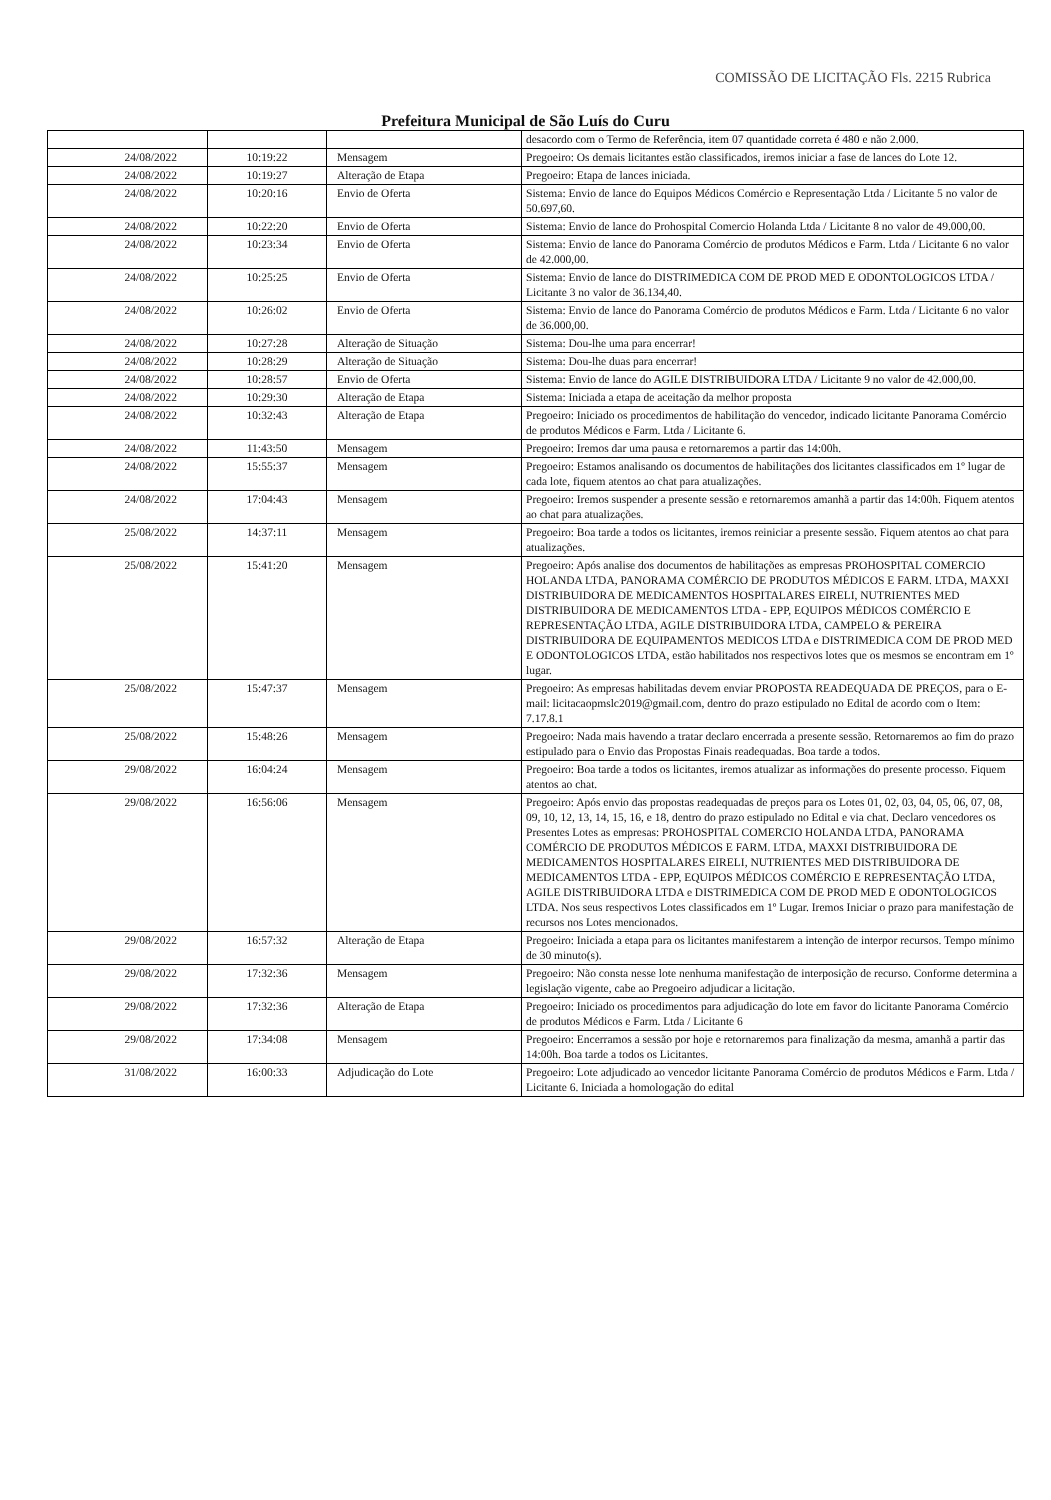COMISSÃO DE LICITAÇÃO Fls. 2215 Rubrica
Prefeitura Municipal de São Luís do Curu
| | | | desacordo com o Termo de Referência, item 07 quantidade correta é 480 e não 2.000. |
| 24/08/2022 | 10:19:22 | Mensagem | Pregoeiro: Os demais licitantes estão classificados, iremos iniciar a fase de lances do Lote 12. |
| 24/08/2022 | 10:19:27 | Alteração de Etapa | Pregoeiro: Etapa de lances iniciada. |
| 24/08/2022 | 10:20:16 | Envio de Oferta | Sistema: Envio de lance do Equipos Médicos Comércio e Representação Ltda / Licitante 5 no valor de 50.697,60. |
| 24/08/2022 | 10:22:20 | Envio de Oferta | Sistema: Envio de lance do Prohospital Comercio Holanda Ltda / Licitante 8 no valor de 49.000,00. |
| 24/08/2022 | 10:23:34 | Envio de Oferta | Sistema: Envio de lance do Panorama Comércio de produtos Médicos e Farm. Ltda / Licitante 6 no valor de 42.000,00. |
| 24/08/2022 | 10:25:25 | Envio de Oferta | Sistema: Envio de lance do DISTRIMEDICA COM DE PROD MED E ODONTOLOGICOS LTDA / Licitante 3 no valor de 36.134,40. |
| 24/08/2022 | 10:26:02 | Envio de Oferta | Sistema: Envio de lance do Panorama Comércio de produtos Médicos e Farm. Ltda / Licitante 6 no valor de 36.000,00. |
| 24/08/2022 | 10:27:28 | Alteração de Situação | Sistema: Dou-lhe uma para encerrar! |
| 24/08/2022 | 10:28:29 | Alteração de Situação | Sistema: Dou-lhe duas para encerrar! |
| 24/08/2022 | 10:28:57 | Envio de Oferta | Sistema: Envio de lance do AGILE DISTRIBUIDORA LTDA / Licitante 9 no valor de 42.000,00. |
| 24/08/2022 | 10:29:30 | Alteração de Etapa | Sistema: Iniciada a etapa de aceitação da melhor proposta |
| 24/08/2022 | 10:32:43 | Alteração de Etapa | Pregoeiro: Iniciado os procedimentos de habilitação do vencedor, indicado licitante Panorama Comércio de produtos Médicos e Farm. Ltda / Licitante 6. |
| 24/08/2022 | 11:43:50 | Mensagem | Pregoeiro: Iremos dar uma pausa e retornaremos a partir das 14:00h. |
| 24/08/2022 | 15:55:37 | Mensagem | Pregoeiro: Estamos analisando os documentos de habilitações dos licitantes classificados em 1º lugar de cada lote, fiquem atentos ao chat para atualizações. |
| 24/08/2022 | 17:04:43 | Mensagem | Pregoeiro: Iremos suspender a presente sessão e retornaremos amanhã a partir das 14:00h. Fiquem atentos ao chat para atualizações. |
| 25/08/2022 | 14:37:11 | Mensagem | Pregoeiro: Boa tarde a todos os licitantes, iremos reiniciar a presente sessão. Fiquem atentos ao chat para atualizações. |
| 25/08/2022 | 15:41:20 | Mensagem | Pregoeiro: Após analise dos documentos de habilitações as empresas PROHOSPITAL COMERCIO HOLANDA LTDA, PANORAMA COMÉRCIO DE PRODUTOS MÉDICOS E FARM. LTDA, MAXXI DISTRIBUIDORA DE MEDICAMENTOS HOSPITALARES EIRELI, NUTRIENTES MED DISTRIBUIDORA DE MEDICAMENTOS LTDA - EPP, EQUIPOS MÉDICOS COMÉRCIO E REPRESENTAÇÃO LTDA, AGILE DISTRIBUIDORA LTDA, CAMPELO & PEREIRA DISTRIBUIDORA DE EQUIPAMENTOS MEDICOS LTDA e DISTRIMEDICA COM DE PROD MED E ODONTOLOGICOS LTDA, estão habilitados nos respectivos lotes que os mesmos se encontram em 1º lugar. |
| 25/08/2022 | 15:47:37 | Mensagem | Pregoeiro: As empresas habilitadas devem enviar PROPOSTA READEQUADA DE PREÇOS, para o E-mail: licitacaopmslc2019@gmail.com, dentro do prazo estipulado no Edital de acordo com o Item: 7.17.8.1 |
| 25/08/2022 | 15:48:26 | Mensagem | Pregoeiro: Nada mais havendo a tratar declaro encerrada a presente sessão. Retornaremos ao fim do prazo estipulado para o Envio das Propostas Finais readequadas. Boa tarde a todos. |
| 29/08/2022 | 16:04:24 | Mensagem | Pregoeiro: Boa tarde a todos os licitantes, iremos atualizar as informações do presente processo. Fiquem atentos ao chat. |
| 29/08/2022 | 16:56:06 | Mensagem | Pregoeiro: Após envio das propostas readequadas de preços para os Lotes 01, 02, 03, 04, 05, 06, 07, 08, 09, 10, 12, 13, 14, 15, 16, e 18, dentro do prazo estipulado no Edital e via chat. Declaro vencedores os Presentes Lotes as empresas: PROHOSPITAL COMERCIO HOLANDA LTDA, PANORAMA COMÉRCIO DE PRODUTOS MÉDICOS E FARM. LTDA, MAXXI DISTRIBUIDORA DE MEDICAMENTOS HOSPITALARES EIRELI, NUTRIENTES MED DISTRIBUIDORA DE MEDICAMENTOS LTDA - EPP, EQUIPOS MÉDICOS COMÉRCIO E REPRESENTAÇÃO LTDA, AGILE DISTRIBUIDORA LTDA e DISTRIMEDICA COM DE PROD MED E ODONTOLOGICOS LTDA. Nos seus respectivos Lotes classificados em 1º Lugar. Iremos Iniciar o prazo para manifestação de recursos nos Lotes mencionados. |
| 29/08/2022 | 16:57:32 | Alteração de Etapa | Pregoeiro: Iniciada a etapa para os licitantes manifestarem a intenção de interpor recursos. Tempo mínimo de 30 minuto(s). |
| 29/08/2022 | 17:32:36 | Mensagem | Pregoeiro: Não consta nesse lote nenhuma manifestação de interposição de recurso. Conforme determina a legislação vigente, cabe ao Pregoeiro adjudicar a licitação. |
| 29/08/2022 | 17:32:36 | Alteração de Etapa | Pregoeiro: Iniciado os procedimentos para adjudicação do lote em favor do licitante Panorama Comércio de produtos Médicos e Farm. Ltda / Licitante 6 |
| 29/08/2022 | 17:34:08 | Mensagem | Pregoeiro: Encerramos a sessão por hoje e retornaremos para finalização da mesma, amanhã a partir das 14:00h. Boa tarde a todos os Licitantes. |
| 31/08/2022 | 16:00:33 | Adjudicação do Lote | Pregoeiro: Lote adjudicado ao vencedor licitante Panorama Comércio de produtos Médicos e Farm. Ltda / Licitante 6. Iniciada a homologação do edital |